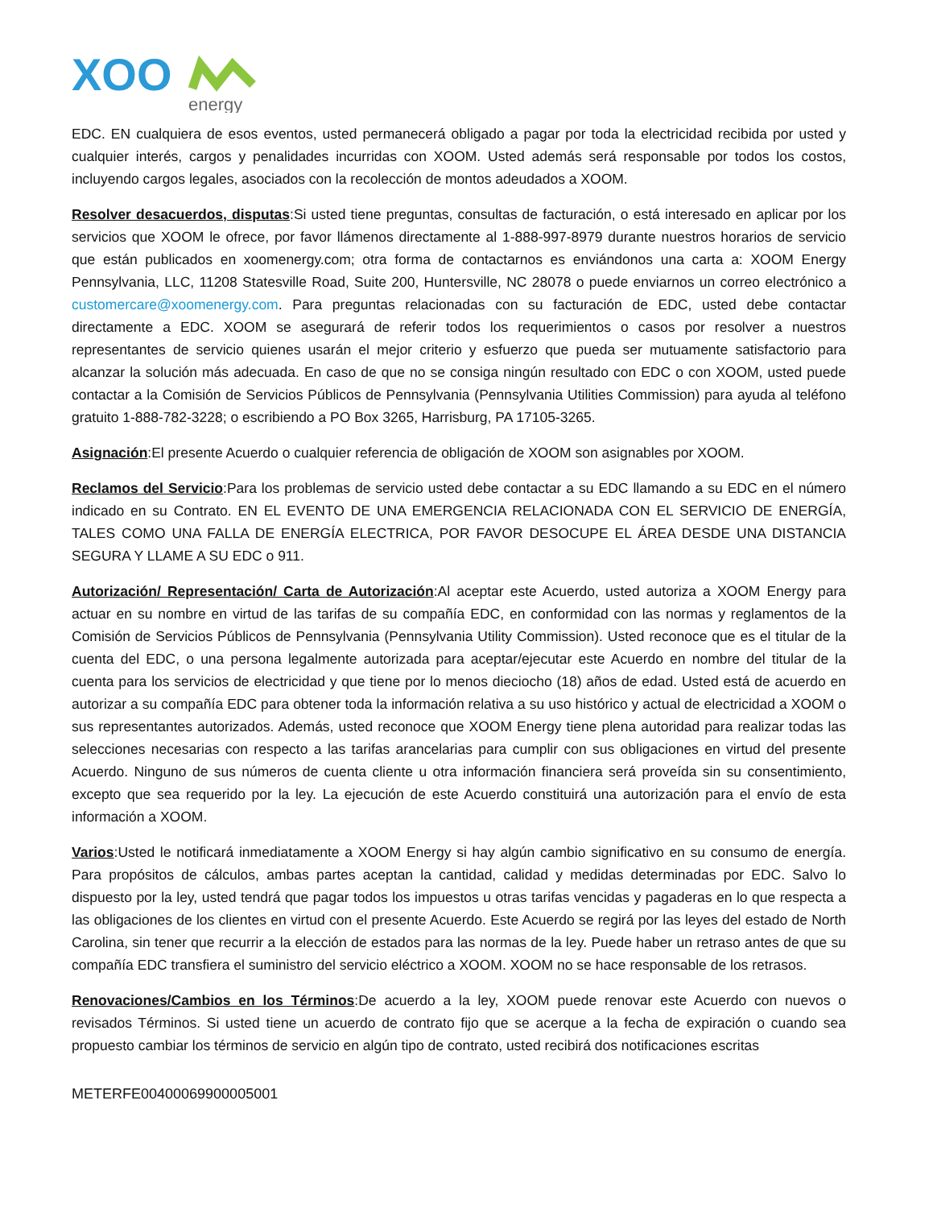XOO
energy
EDC. EN cualquiera de esos eventos, usted permanecerá obligado a pagar por toda la electricidad recibida por usted y cualquier interés, cargos y penalidades incurridas con XOOM. Usted además será responsable por todos los costos, incluyendo cargos legales, asociados con la recolección de montos adeudados a XOOM.
Resolver desacuerdos, disputas:Si usted tiene preguntas, consultas de facturación, o está interesado en aplicar por los servicios que XOOM le ofrece, por favor llámenos directamente al 1-888-997-8979 durante nuestros horarios de servicio que están publicados en xoomenergy.com; otra forma de contactarnos es enviándonos una carta a: XOOM Energy Pennsylvania, LLC, 11208 Statesville Road, Suite 200, Huntersville, NC 28078 o puede enviarnos un correo electrónico a customercare@xoomenergy.com. Para preguntas relacionadas con su facturación de EDC, usted debe contactar directamente a EDC. XOOM se asegurará de referir todos los requerimientos o casos por resolver a nuestros representantes de servicio quienes usarán el mejor criterio y esfuerzo que pueda ser mutuamente satisfactorio para alcanzar la solución más adecuada. En caso de que no se consiga ningún resultado con EDC o con XOOM, usted puede contactar a la Comisión de Servicios Públicos de Pennsylvania (Pennsylvania Utilities Commission) para ayuda al teléfono gratuito 1-888-782-3228; o escribiendo a PO Box 3265, Harrisburg, PA 17105-3265.
Asignación:El presente Acuerdo o cualquier referencia de obligación de XOOM son asignables por XOOM.
Reclamos del Servicio:Para los problemas de servicio usted debe contactar a su EDC llamando a su EDC en el número indicado en su Contrato. EN EL EVENTO DE UNA EMERGENCIA RELACIONADA CON EL SERVICIO DE ENERGÍA, TALES COMO UNA FALLA DE ENERGÍA ELECTRICA, POR FAVOR DESOCUPE EL ÁREA DESDE UNA DISTANCIA SEGURA Y LLAME A SU EDC o 911.
Autorización/ Representación/ Carta de Autorización:Al aceptar este Acuerdo, usted autoriza a XOOM Energy para actuar en su nombre en virtud de las tarifas de su compañía EDC, en conformidad con las normas y reglamentos de la Comisión de Servicios Públicos de Pennsylvania (Pennsylvania Utility Commission). Usted reconoce que es el titular de la cuenta del EDC, o una persona legalmente autorizada para aceptar/ejecutar este Acuerdo en nombre del titular de la cuenta para los servicios de electricidad y que tiene por lo menos dieciocho (18) años de edad. Usted está de acuerdo en autorizar a su compañía EDC para obtener toda la información relativa a su uso histórico y actual de electricidad a XOOM o sus representantes autorizados. Además, usted reconoce que XOOM Energy tiene plena autoridad para realizar todas las selecciones necesarias con respecto a las tarifas arancelarias para cumplir con sus obligaciones en virtud del presente Acuerdo. Ninguno de sus números de cuenta cliente u otra información financiera será proveída sin su consentimiento, excepto que sea requerido por la ley. La ejecución de este Acuerdo constituirá una autorización para el envío de esta información a XOOM.
Varios:Usted le notificará inmediatamente a XOOM Energy si hay algún cambio significativo en su consumo de energía. Para propósitos de cálculos, ambas partes aceptan la cantidad, calidad y medidas determinadas por EDC. Salvo lo dispuesto por la ley, usted tendrá que pagar todos los impuestos u otras tarifas vencidas y pagaderas en lo que respecta a las obligaciones de los clientes en virtud con el presente Acuerdo. Este Acuerdo se regirá por las leyes del estado de North Carolina, sin tener que recurrir a la elección de estados para las normas de la ley. Puede haber un retraso antes de que su compañía EDC transfiera el suministro del servicio eléctrico a XOOM. XOOM no se hace responsable de los retrasos.
Renovaciones/Cambios en los Términos:De acuerdo a la ley, XOOM puede renovar este Acuerdo con nuevos o revisados Términos. Si usted tiene un acuerdo de contrato fijo que se acerque a la fecha de expiración o cuando sea propuesto cambiar los términos de servicio en algún tipo de contrato, usted recibirá dos notificaciones escritas
METERFE00400069900005001